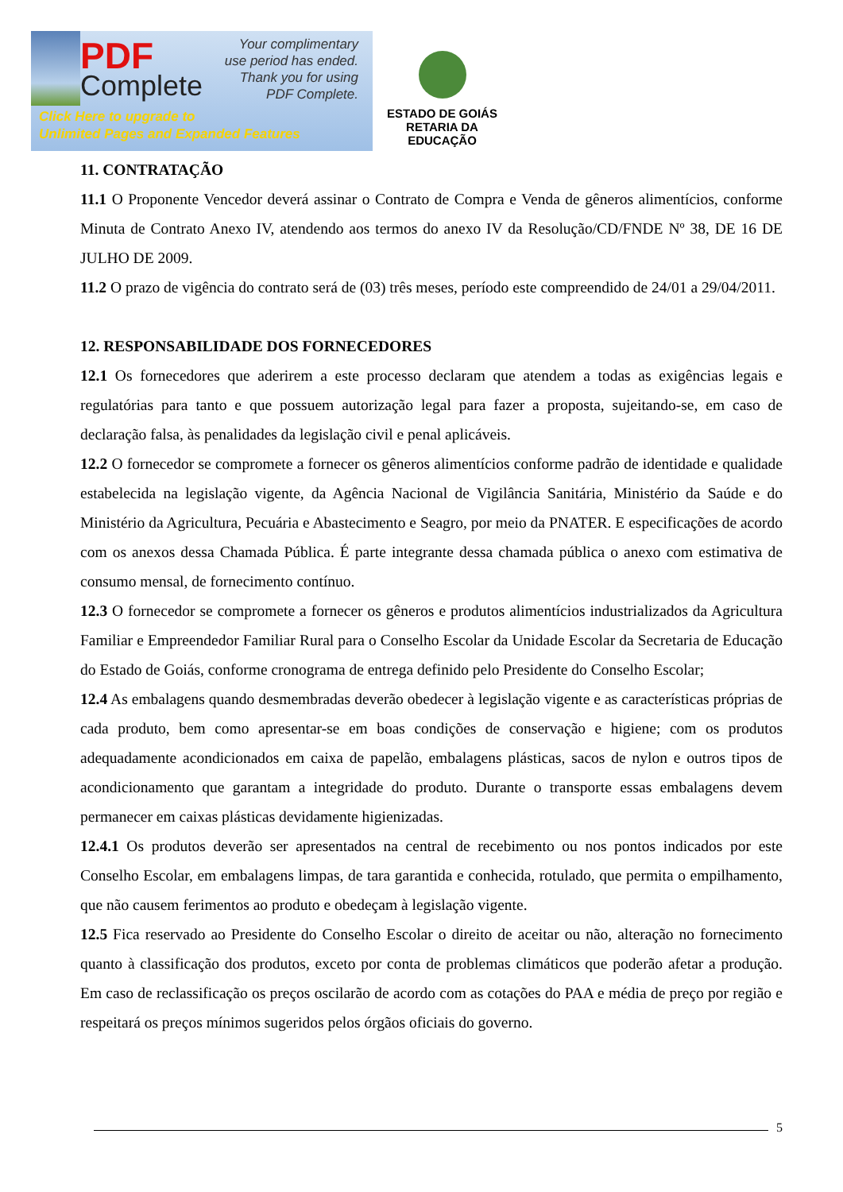PDF
Complete
Your complimentary
use period has ended.
Thank you for using
PDF Complete.
Click Here to upgrade to
Unlimited Pages and Expanded Features
ESTADO DE GOIÁS
RETARIA DA EDUCAÇÃO
11. CONTRATAÇÃO
11.1 O Proponente Vencedor deverá assinar o Contrato de Compra e Venda de gêneros alimentícios, conforme Minuta de Contrato Anexo IV, atendendo aos termos do anexo IV da Resolução/CD/FNDE Nº 38, DE 16 DE JULHO DE 2009.
11.2 O prazo de vigência do contrato será de (03) três meses, período este compreendido de 24/01 a 29/04/2011.
12. RESPONSABILIDADE DOS FORNECEDORES
12.1 Os fornecedores que aderirem a este processo declaram que atendem a todas as exigências legais e regulatórias para tanto e que possuem autorização legal para fazer a proposta, sujeitando-se, em caso de declaração falsa, às penalidades da legislação civil e penal aplicáveis.
12.2 O fornecedor se compromete a fornecer os gêneros alimentícios conforme padrão de identidade e qualidade estabelecida na legislação vigente, da Agência Nacional de Vigilância Sanitária, Ministério da Saúde e do Ministério da Agricultura, Pecuária e Abastecimento e Seagro, por meio da PNATER. E especificações de acordo com os anexos dessa Chamada Pública. É parte integrante dessa chamada pública o anexo com estimativa de consumo mensal, de fornecimento contínuo.
12.3 O fornecedor se compromete a fornecer os gêneros e produtos alimentícios industrializados da Agricultura Familiar e Empreendedor Familiar Rural para o Conselho Escolar da Unidade Escolar da Secretaria de Educação do Estado de Goiás, conforme cronograma de entrega definido pelo Presidente do Conselho Escolar;
12.4 As embalagens quando desmembradas deverão obedecer à legislação vigente e as características próprias de cada produto, bem como apresentar-se em boas condições de conservação e higiene; com os produtos adequadamente acondicionados em caixa de papelão, embalagens plásticas, sacos de nylon e outros tipos de acondicionamento que garantam a integridade do produto. Durante o transporte essas embalagens devem permanecer em caixas plásticas devidamente higienizadas.
12.4.1 Os produtos deverão ser apresentados na central de recebimento ou nos pontos indicados por este Conselho Escolar, em embalagens limpas, de tara garantida e conhecida, rotulado, que permita o empilhamento, que não causem ferimentos ao produto e obedeçam à legislação vigente.
12.5 Fica reservado ao Presidente do Conselho Escolar o direito de aceitar ou não, alteração no fornecimento quanto à classificação dos produtos, exceto por conta de problemas climáticos que poderão afetar a produção. Em caso de reclassificação os preços oscilarão de acordo com as cotações do PAA e média de preço por região e respeitará os preços mínimos sugeridos pelos órgãos oficiais do governo.
5